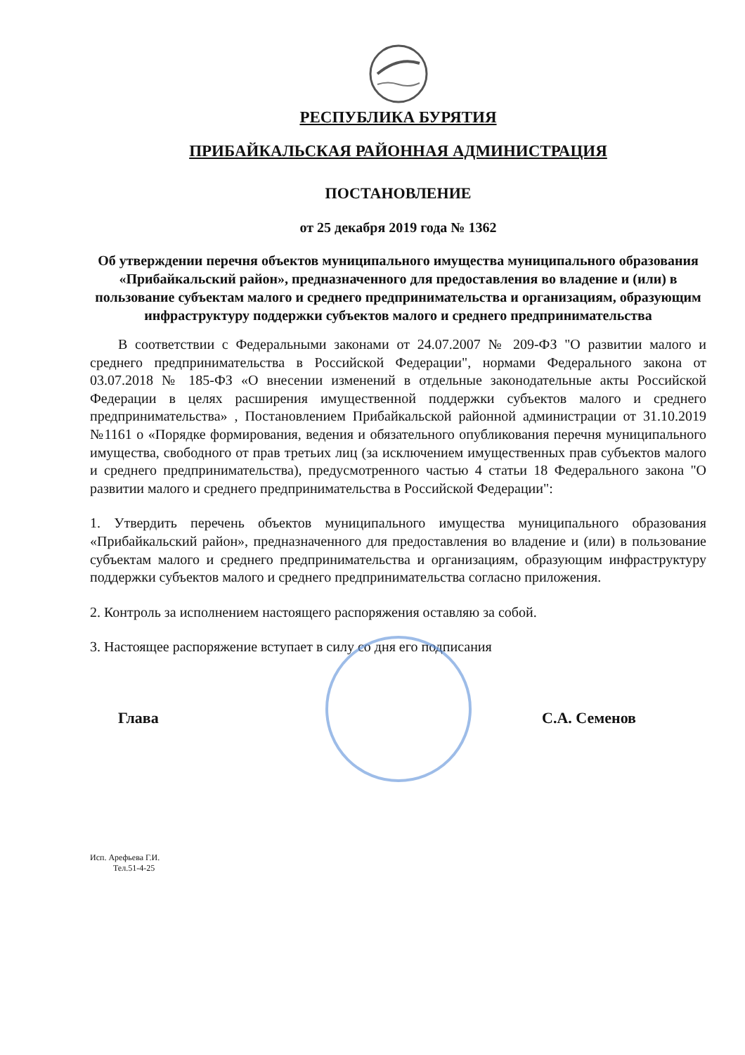РЕСПУБЛИКА БУРЯТИЯ
ПРИБАЙКАЛЬСКАЯ РАЙОННАЯ АДМИНИСТРАЦИЯ
ПОСТАНОВЛЕНИЕ
от 25 декабря 2019 года № 1362
Об утверждении перечня объектов муниципального имущества муниципального образования «Прибайкальский район», предназначенного для предоставления во владение и (или) в пользование субъектам малого и среднего предпринимательства и организациям, образующим инфраструктуру поддержки субъектов малого и среднего предпринимательства
В соответствии с Федеральными законами от 24.07.2007 № 209-ФЗ "О развитии малого и среднего предпринимательства в Российской Федерации", нормами Федерального закона от 03.07.2018 № 185-ФЗ «О внесении изменений в отдельные законодательные акты Российской Федерации в целях расширения имущественной поддержки субъектов малого и среднего предпринимательства» , Постановлением Прибайкальской районной администрации от 31.10.2019 №1161 о «Порядке формирования, ведения и обязательного опубликования перечня муниципального имущества, свободного от прав третьих лиц (за исключением имущественных прав субъектов малого и среднего предпринимательства), предусмотренного частью 4 статьи 18 Федерального закона "О развитии малого и среднего предпринимательства в Российской Федерации":
1. Утвердить перечень объектов муниципального имущества муниципального образования «Прибайкальский район», предназначенного для предоставления во владение и (или) в пользование субъектам малого и среднего предпринимательства и организациям, образующим инфраструктуру поддержки субъектов малого и среднего предпринимательства согласно приложения.
2. Контроль за исполнением настоящего распоряжения оставляю за собой.
3. Настоящее распоряжение вступает в силу со дня его подписания
Глава С.А. Семенов
Исп. Арефьева Г.И.
Тел.51-4-25